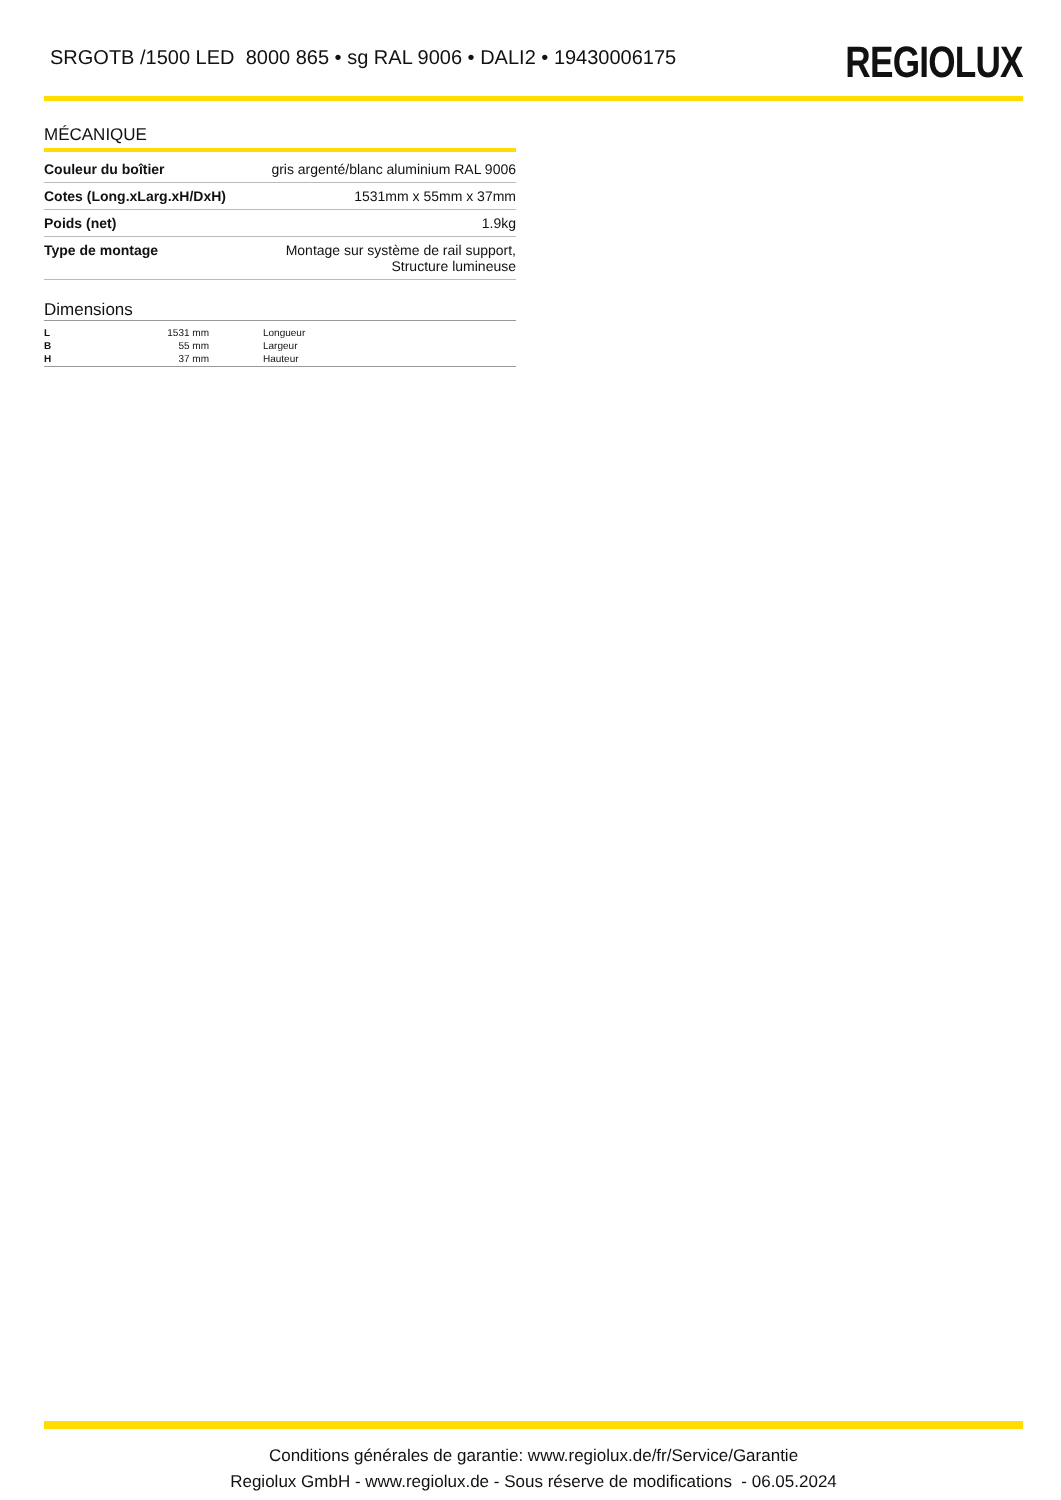SRGOTB /1500 LED 8000 865 • sg RAL 9006 • DALI2 • 19430006175
REGIOLUX
MÉCANIQUE
| Couleur du boîtier | gris argenté/blanc aluminium RAL 9006 |
| Cotes (Long.xLarg.xH/DxH) | 1531mm x 55mm x 37mm |
| Poids (net) | 1.9kg |
| Type de montage | Montage sur système de rail support, Structure lumineuse |
Dimensions
| L | 1531 mm | Longueur |
| B | 55 mm | Largeur |
| H | 37 mm | Hauteur |
Conditions générales de garantie: www.regiolux.de/fr/Service/Garantie
Regiolux GmbH - www.regiolux.de - Sous réserve de modifications - 06.05.2024